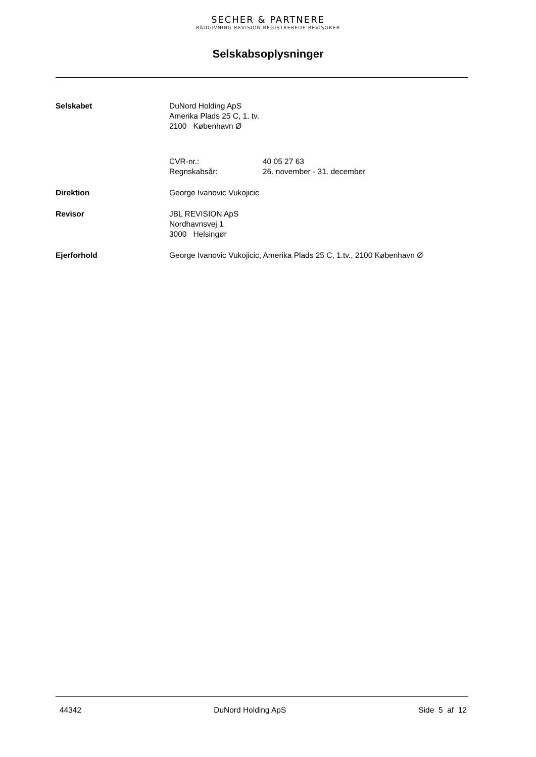SECHER & PARTNERE
RÅDGIVNING REVISION REGISTREREDE REVISORER
Selskabsoplysninger
Selskabet DuNord Holding ApS
Amerika Plads 25 C, 1. tv.
2100 København Ø
CVR-nr.: 40 05 27 63
Regnskabsår: 26. november - 31. december
Direktion George Ivanovic Vukojicic
Revisor JBL REVISION ApS
Nordhavnsvej 1
3000 Helsingør
Ejerforhold George Ivanovic Vukojicic, Amerika Plads 25 C, 1.tv., 2100 København Ø
44342 DuNord Holding ApS Side 5 af 12